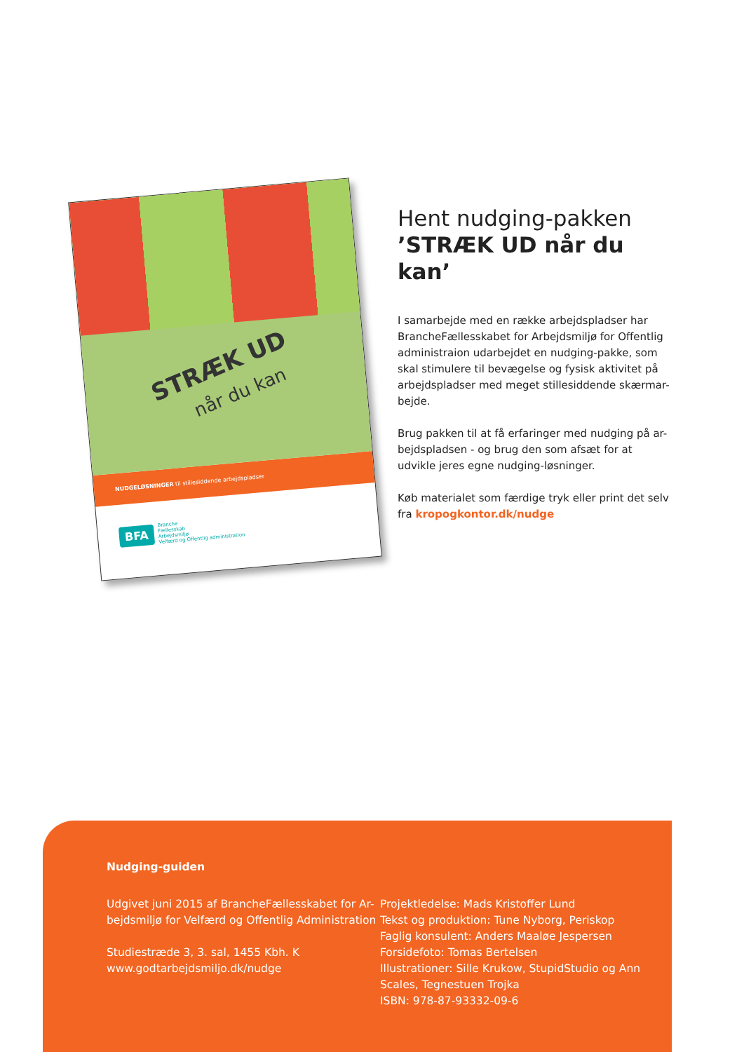STRÆK UD
når du kan
NUDGELØSNINGER til stillesiddende arbejdspladser
BFA Branche
Fællesskab
Arbejdsmiljø
Velfærd og Offentlig administration
Hent nudging-pakken
’STRÆK UD når du kan’
I samarbejde med en række arbejdspladser har BrancheFællesskabet for Arbejdsmiljø for Offentlig administraion udarbejdet en nudging-pakke, som skal stimulere til bevægelse og fysisk aktivitet på arbejdspladser med meget stillesiddende skærmar-bejde.
Brug pakken til at få erfaringer med nudging på ar-bejdspladsen - og brug den som afsæt for at udvikle jeres egne nudging-løsninger.
Køb materialet som færdige tryk eller print det selv fra kropogkontor.dk/nudge
Nudging-guiden
Udgivet juni 2015 af BrancheFællesskabet for Ar-bejdsmiljø for Velfærd og Offentlig Administration
Studiestræde 3, 3. sal, 1455 Kbh. K
www.godtarbejdsmiljo.dk/nudge
Projektledelse: Mads Kristoffer Lund
Tekst og produktion: Tune Nyborg, Periskop
Faglig konsulent: Anders Maaløe Jespersen
Forsidefoto: Tomas Bertelsen
Illustrationer: Sille Krukow, StupidStudio og Ann Scales, Tegnestuen Trojka
ISBN: 978-87-93332-09-6